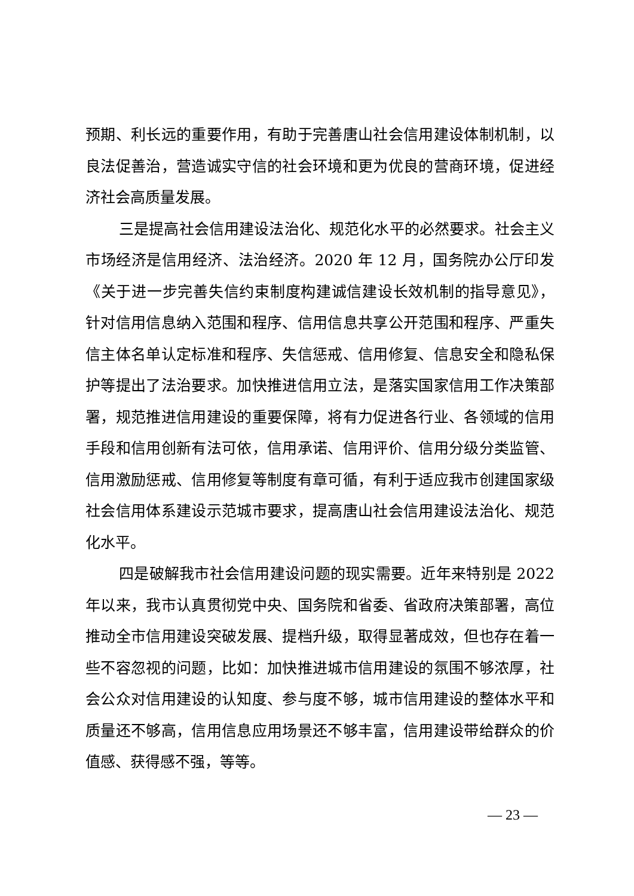预期、利长远的重要作用，有助于完善唐山社会信用建设体制机制，以良法促善治，营造诚实守信的社会环境和更为优良的营商环境，促进经济社会高质量发展。
三是提高社会信用建设法治化、规范化水平的必然要求。社会主义市场经济是信用经济、法治经济。2020 年 12 月，国务院办公厅印发《关于进一步完善失信约束制度构建诚信建设长效机制的指导意见》，针对信用信息纳入范围和程序、信用信息共享公开范围和程序、严重失信主体名单认定标准和程序、失信惩戒、信用修复、信息安全和隐私保护等提出了法治要求。加快推进信用立法，是落实国家信用工作决策部署，规范推进信用建设的重要保障，将有力促进各行业、各领域的信用手段和信用创新有法可依，信用承诺、信用评价、信用分级分类监管、信用激励惩戒、信用修复等制度有章可循，有利于适应我市创建国家级社会信用体系建设示范城市要求，提高唐山社会信用建设法治化、规范化水平。
四是破解我市社会信用建设问题的现实需要。近年来特别是 2022 年以来，我市认真贯彻党中央、国务院和省委、省政府决策部署，高位推动全市信用建设突破发展、提档升级，取得显著成效，但也存在着一些不容忽视的问题，比如：加快推进城市信用建设的氛围不够浓厚，社会公众对信用建设的认知度、参与度不够，城市信用建设的整体水平和质量还不够高，信用信息应用场景还不够丰富，信用建设带给群众的价值感、获得感不强，等等。
— 23 —